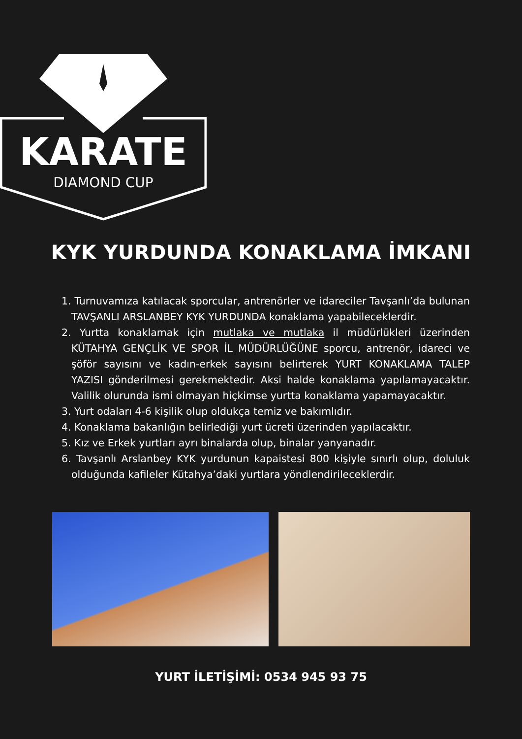KARATE
DIAMOND CUP
KYK YURDUNDA KONAKLAMA İMKANI
1. Turnuvamıza katılacak sporcular, antrenörler ve idareciler Tavşanlı’da bulunan TAVŞANLI ARSLANBEY KYK YURDUNDA konaklama yapabileceklerdir.
2. Yurtta konaklamak için mutlaka ve mutlaka il müdürlükleri üzerinden KÜTAHYA GENÇLİK VE SPOR İL MÜDÜRLÜĞÜNE sporcu, antrenör, idareci ve şöför sayısını ve kadın-erkek sayısını belirterek YURT KONAKLAMA TALEP YAZISI gönderilmesi gerekmektedir. Aksi halde konaklama yapılamayacaktır. Valilik olurunda ismi olmayan hiçkimse yurtta konaklama yapamayacaktır.
3. Yurt odaları 4-6 kişilik olup oldukça temiz ve bakımlıdır.
4. Konaklama bakanlığın belirlediği yurt ücreti üzerinden yapılacaktır.
5. Kız ve Erkek yurtları ayrı binalarda olup, binalar yanyanadır.
6. Tavşanlı Arslanbey KYK yurdunun kapaistesi 800 kişiyle sınırlı olup, doluluk olduğunda kafileler Kütahya’daki yurtlara yöndlendirileceklerdir.
YURT İLETİŞİMİ: 0534 945 93 75